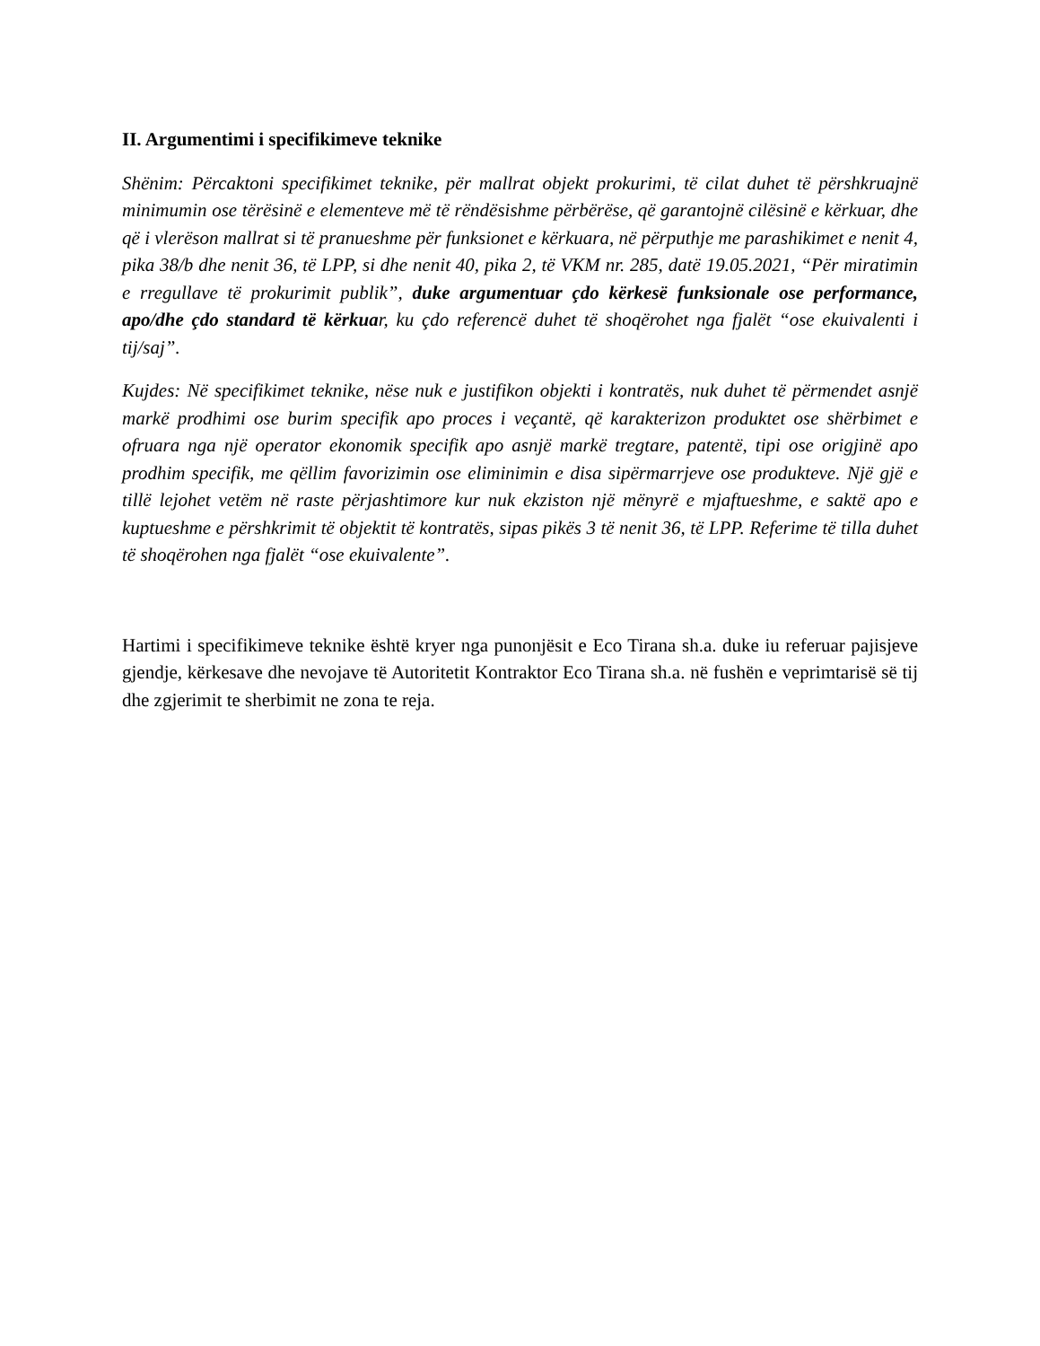II. Argumentimi i specifikimeve teknike
Shënim: Përcaktoni specifikimet teknike, për mallrat objekt prokurimi, të cilat duhet të përshkruajnë minimumin ose tërësinë e elementeve më të rëndësishme përbërëse, që garantojnë cilësinë e kërkuar, dhe që i vlerëson mallrat si të pranueshme për funksionet e kërkuara, në përputhje me parashikimet e nenit 4, pika 38/b dhe nenit 36, të LPP, si dhe nenit 40, pika 2, të VKM nr. 285, datë 19.05.2021, “Për miratimin e rregullave të prokurimit publik”, duke argumentuar çdo kërkesë funksionale ose performance, apo/dhe çdo standard të kërkuar, ku çdo referencë duhet të shoqërohet nga fjalët “ose ekuivalenti i tij/saj”.
Kujdes: Në specifikimet teknike, nëse nuk e justifikon objekti i kontratës, nuk duhet të përmendet asnjë markë prodhimi ose burim specifik apo proces i veçantë, që karakterizon produktet ose shërbimet e ofruara nga një operator ekonomik specifik apo asnjë markë tregtare, patentë, tipi ose origjinë apo prodhim specifik, me qëllim favorizimin ose eliminimin e disa sipërmarrjeve ose produkteve. Një gjë e tillë lejohet vetëm në raste përjashtimore kur nuk ekziston një mënyrë e mjaftueshme, e saktë apo e kuptueshme e përshkrimit të objektit të kontratës, sipas pikës 3 të nenit 36, të LPP. Referime të tilla duhet të shoqërohen nga fjalët “ose ekuivalente”.
Hartimi i specifikimeve teknike është kryer nga punonjësit e Eco Tirana sh.a. duke iu referuar pajisjeve gjendje, kërkesave dhe nevojave të Autoritetit Kontraktor Eco Tirana sh.a. në fushën e veprimtarisë së tij dhe zgjerimit te sherbimit ne zona te reja.